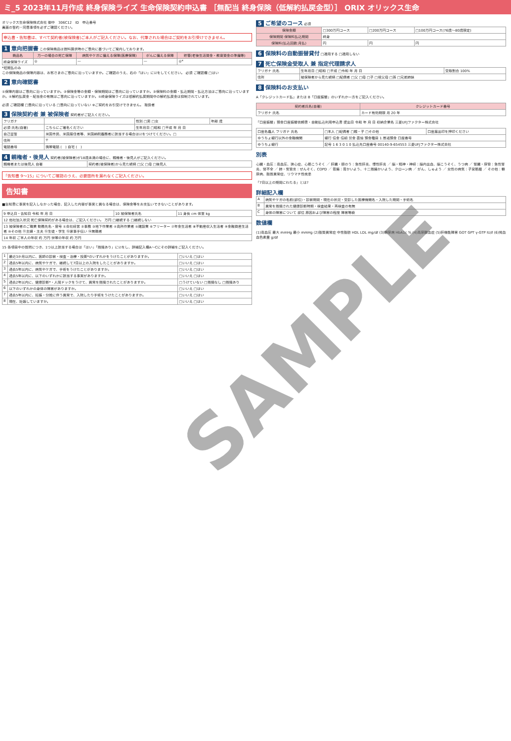ミ_5 2023年11月作成 終身保険ライズ 生命保険契約申込書 ［無配当 終身保険（低解約払戻金型）］ ORIX オリックス生命
オリックス生命保険株式会社 御中　306C12　ID　申込番号
裏面の誓約・同意事項を必ずご確認ください。
申込書・告知書は、すべて契約者(被保険者)ご本人がご記入ください。なお、代筆された場合はご契約をお引受けできません。
1 意向把握書 この保険商品は資料請求時のご意向に基づいてご案内しております。
| 商品名 | 万一の場合の死亡保障 | 病気やケガに備える保障(医療保障) | がんに備える保障 | 貯蓄(老後生活資金・教育資金の準備等) |
| --- | --- | --- | --- | --- |
| 終身保険ライズ | ◎ | — | — | ◎* |
*短期払のみ
この保険商品の保障内容は、お客さまのご意向に沿っていますか。ご確認のうえ、右の「はい」に☑をしてください。 必須 ご確認欄 □はい
2 意向確認書
①保障内容はご意向に沿っていますか。②保険金等の金額・保険期間はご意向に沿っていますか。③保険料の金額・払込期間・払込方法はご意向に沿っていますか。④解約払戻金・配当金の有無はご意向に沿っていますか。⑤終身保険ライズは低解約払戻期間中の解約払戻金は抑制されています。
必須 ご確認欄 □意向に沿っている □意向に沿っていない ※ご契約をお引受けできません。 取扱者
3 保険契約者 兼 被保険者 契約者がご記入ください。
| フリガナ | | 性別 □男 □女 | 年齢 歳 |
| 必須 氏名(自署) | こちらにご署名ください | 生年月日 □昭和 □平成 年 月 日 | |
| 自己宣誓 | 米国市民、米国居住者等、米国納税義務者に該当する場合は☑をつけてください。□ | | |
| 住所 | 〒 | | |
| 電話番号 | 携帯電話 ( ) 自宅 ( ) | | |
4 親権者・後見人 契約者(被保険者)が18歳未満の場合に、親権者・後見人がご記入ください。
| 親権者または後見人 自署 | 契約者(被保険者)から見た続柄 □父 □母 □後見人 |
「告知書 9〜15」についてご確認のうえ、必要箇所を漏れなくご記入ください。
告知書
■告知書に事実を記入しなかった場合、記入した内容が事実と異なる場合は、保険金等をお支払いできないことがあります。
| 9 申込日・告知日 令和 年 月 日 | 10 被保険者氏名 | 11 身長 cm 体重 kg |
| 12 他社加入状況 死亡保険契約がある場合は、ご記入ください。 万円 □継続する □継続しない | | |
| 13 被保険者のご職業 勤務先名・屋号 ①会社経営 ②事務 ③地下作業者 ④高所作業者 ⑤建設業 ⑥フリーター ⑦年金生活者 ⑧不動産収入生活者 ⑨金融資産生活者 ⑩その他 ⑪主婦・主夫 ⑫生徒・学生 ⑬家事手伝い ⑭無職者 | | |
| 14 年収 ご本人の年収 約 万円 世帯の年収 約 万円 | | |
15 各項目中の質問につき、1つ以上該当する場合は「はい」「指摘あり」に☑をし、詳細記入欄A〜Cにその詳細をご記入ください。
| 1 | 最近3か月以内に、医師の診察・検査・治療・投薬*のいずれかをうけたことがありますか。 | □いいえ □はい |
| 2 | 過去5年以内に、病気やケガで、継続して7日以上の入院をしたことがありますか。 | □いいえ □はい |
| 3 | 過去5年以内に、病気やケガで、手術をうけたことがありますか。 | □いいえ □はい |
| 4 | 過去5年以内に、以下のいずれかに該当する事実がありますか。 | □いいえ □はい |
| 5 | 過去2年以内に、健康診断*・人間ドックをうけて、異常を指摘されたことがありますか。 | □うけていない □指摘なし □指摘あり |
| 6 | 以下のいずれかの身体の障害がありますか。 | □いいえ □はい |
| 7 | 過去5年以内に、妊娠・分娩に伴う異常で、入院したり手術をうけたことがありますか。 | □いいえ □はい |
| 8 | 現在、妊娠していますか。 | □いいえ □はい |
5 ご希望のコース 必須
| 保険金額 | □300万円コース | □200万円コース | □100万円コース(76歳〜80歳限定) |
| 保険期間 保険料払込期間 | 終身 | | |
| 保険料(払込回数:月払) | 円 | 円 | 円 |
6 保険料の自動振替貸付 □適用する □適用しない
7 死亡保険金受取人 兼 指定代理請求人
| フリガナ 氏名 | 生年月日 □昭和 □平成 □令和 年 月 日 | 受取割合 100% |
| 住所 | 被保険者から見た続柄 □配偶者 □父 □母 □子 □祖父母 □孫 □兄弟姉妹 | |
8 保険料のお支払い
A「クレジットカード払」または B「口座振替」のいずれか一方をご記入ください。
| 契約者氏名(自署) | クレジットカード番号 |
| --- | --- |
| フリガナ 氏名 | カード有効期限 月 20 年 |
「口座振替」預金口座振替依頼書・自動払込利用申込書 提出日 令和 年 月 日 収納企業名 三菱UFJファクター株式会社
| 口座名義人 フリガナ 氏名 | □本人 □配偶者 □親・子 □その他 | 口座届出印を押印ください |
| ゆうちょ銀行以外の金融機関 | 銀行 信金 信組 労金 農協 預金種目 1.普通預金 口座番号 | |
| ゆうちょ銀行 | 記号 1 6 3 0 1 0 払込先口座番号 00140-9-654553 三菱UFJファクター株式会社 | |
別表
心臓・血圧：高血圧、狭心症、心筋こうそく ／ 肝臓・胆のう：急性肝炎、慢性肝炎 ／ 脳・精神・神経：脳内出血、脳こうそく、うつ病 ／ 腎臓・尿管：急性腎炎、腎不全 ／ 肺・気管支：ぜんそく、COPD ／ 胃腸：胃かいよう、十二指腸かいよう、クローン病 ／ がん、しゅよう ／ 女性の病気：子宮筋腫 ／ その他：糖尿病、脂質異常症、リウマチ性疾患
「7日以上の期間にわたる」とは?
詳細記入欄
| A | 病気やケガの名前(部位)・診察期間・現在の状況・受診した医療機関名・入院した期間・手術名 |
| B | 異常を指摘された健康診断時期・検査結果・再検査の有無 |
| C | 身体の障害について 部位 原因および障害の程度 障害等級 |
数値欄
(1)高血圧 最大 mmHg 最小 mmHg (2)脂質異常症 中性脂肪 HDL LDL mg/dℓ (3)糖尿病 HbA1c % (4)高尿酸血症 (5)肝機能障害 GOT GPT γ-GTP IU/ℓ (6)貧血 血色素量 g/dℓ
SAMPLE